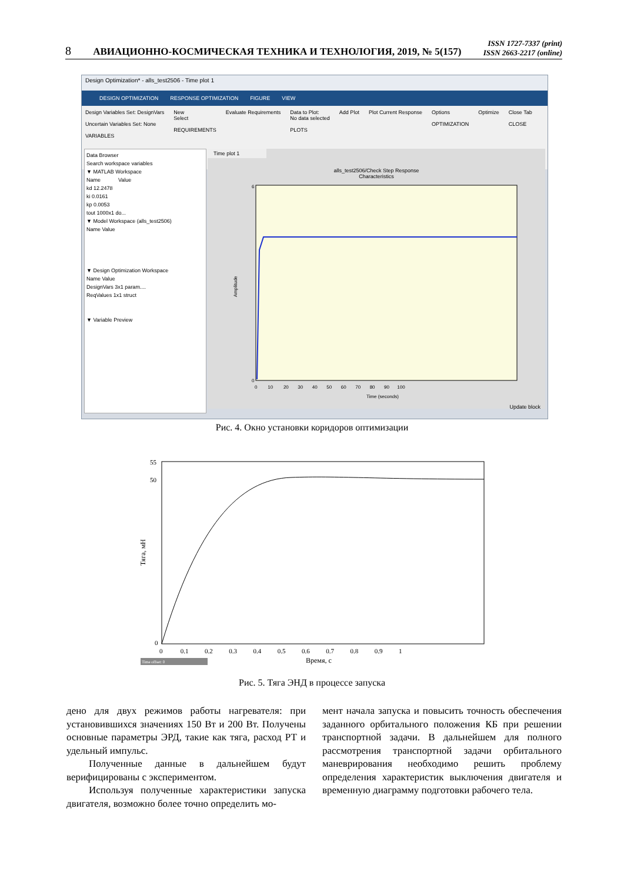8 АВИАЦИОННО-КОСМИЧЕСКАЯ ТЕХНИКА И ТЕХНОЛОГИЯ, 2019, № 5(157) ISSN 1727-7337 (print)
ISSN 2663-2217 (online)
Design Optimization* - alls_test2506 - Time plot 1
DESIGN OPTIMIZATION RESPONSE OPTIMIZATION FIGURE VIEW
Design Variables Set: DesignVars
Uncertain Variables Set: None
VARIABLES
New
Select
REQUIREMENTS
Evaluate Requirements Data to Plot:
No data selected
PLOTS
Add Plot Plot Current Response Options
OPTIMIZATION
Optimize Close Tab
CLOSE
Data Browser
Search workspace variables
▼ MATLAB Workspace
Name Value
kd 12.2478
ki 0.0161
kp 0.0053
tout 1000x1 do...
▼ Model Workspace (alls_test2506)
Name Value
▼ Design Optimization Workspace
Name Value
DesignVars 3x1 param....
ReqValues 1x1 struct
▼ Variable Preview
Time plot 1
alls_test2506/Check Step Response
Characteristics
Amplitude
0
6
0 10 20 30 40 50 60 70 80 90 100
Time (seconds)
Update block
Рис. 4. Окно установки коридоров оптимизации
Тяга, мН
55
50
0
0 0.1 0.2 0.3 0.4 0.5 0.6 0.7 0.8 0.9 1
Время, с
Time offset: 0
Рис. 5. Тяга ЭНД в процессе запуска
дено для двух режимов работы нагревателя: при установившихся значениях 150 Вт и 200 Вт. Получены основные параметры ЭРД, такие как тяга, расход РТ и удельный импульс.
Полученные данные в дальнейшем будут верифицированы с экспериментом.
Используя полученные характеристики запуска двигателя, возможно более точно определить мо-
мент начала запуска и повысить точность обеспечения заданного орбитального положения КБ при решении транспортной задачи. В дальнейшем для полного рассмотрения транспортной задачи орбитального маневрирования необходимо решить проблему определения характеристик выключения двигателя и временную диаграмму подготовки рабочего тела.